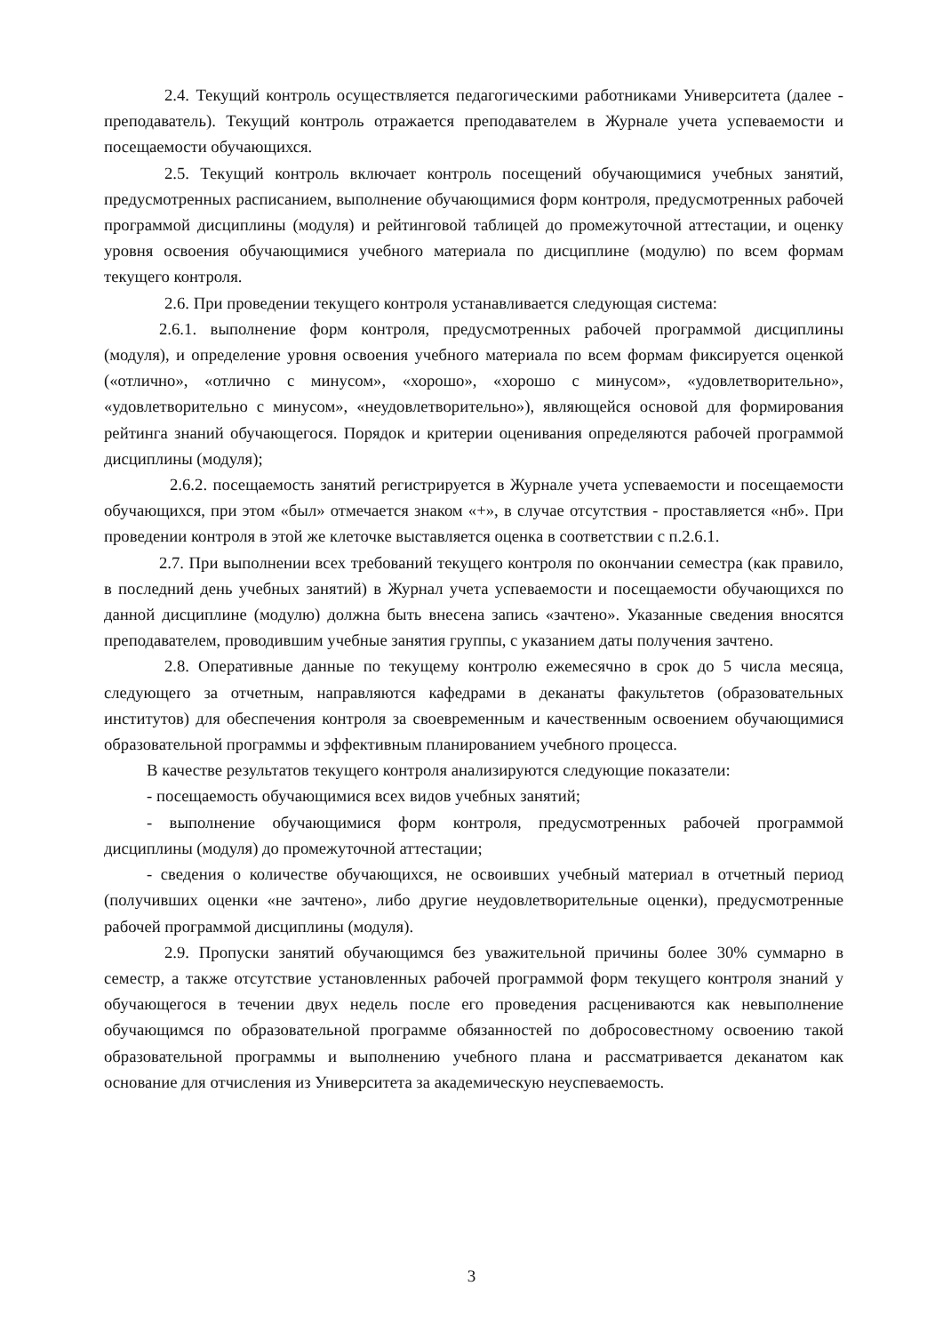2.4. Текущий контроль осуществляется педагогическими работниками Университета (далее - преподаватель). Текущий контроль отражается преподавателем в Журнале учета успеваемости и посещаемости обучающихся.
2.5. Текущий контроль включает контроль посещений обучающимися учебных занятий, предусмотренных расписанием, выполнение обучающимися форм контроля, предусмотренных рабочей программой дисциплины (модуля) и рейтинговой таблицей до промежуточной аттестации, и оценку уровня освоения обучающимися учебного материала по дисциплине (модулю) по всем формам текущего контроля.
2.6. При проведении текущего контроля устанавливается следующая система:
2.6.1. выполнение форм контроля, предусмотренных рабочей программой дисциплины (модуля), и определение уровня освоения учебного материала по всем формам фиксируется оценкой («отлично», «отлично с минусом», «хорошо», «хорошо с минусом», «удовлетворительно», «удовлетворительно с минусом», «неудовлетворительно»), являющейся основой для формирования рейтинга знаний обучающегося. Порядок и критерии оценивания определяются рабочей программой дисциплины (модуля);
2.6.2. посещаемость занятий регистрируется в Журнале учета успеваемости и посещаемости обучающихся, при этом «был» отмечается знаком «+», в случае отсутствия - проставляется «нб». При проведении контроля в этой же клеточке выставляется оценка в соответствии с п.2.6.1.
2.7. При выполнении всех требований текущего контроля по окончании семестра (как правило, в последний день учебных занятий) в Журнал учета успеваемости и посещаемости обучающихся по данной дисциплине (модулю) должна быть внесена запись «зачтено». Указанные сведения вносятся преподавателем, проводившим учебные занятия группы, с указанием даты получения зачтено.
2.8. Оперативные данные по текущему контролю ежемесячно в срок до 5 числа месяца, следующего за отчетным, направляются кафедрами в деканаты факультетов (образовательных институтов) для обеспечения контроля за своевременным и качественным освоением обучающимися образовательной программы и эффективным планированием учебного процесса.
В качестве результатов текущего контроля анализируются следующие показатели:
- посещаемость обучающимися всех видов учебных занятий;
- выполнение обучающимися форм контроля, предусмотренных рабочей программой дисциплины (модуля) до промежуточной аттестации;
- сведения о количестве обучающихся, не освоивших учебный материал в отчетный период (получивших оценки «не зачтено», либо другие неудовлетворительные оценки), предусмотренные рабочей программой дисциплины (модуля).
2.9. Пропуски занятий обучающимся без уважительной причины более 30% суммарно в семестр, а также отсутствие установленных рабочей программой форм текущего контроля знаний у обучающегося в течении двух недель после его проведения расцениваются как невыполнение обучающимся по образовательной программе обязанностей по добросовестному освоению такой образовательной программы и выполнению учебного плана и рассматривается деканатом как основание для отчисления из Университета за академическую неуспеваемость.
3